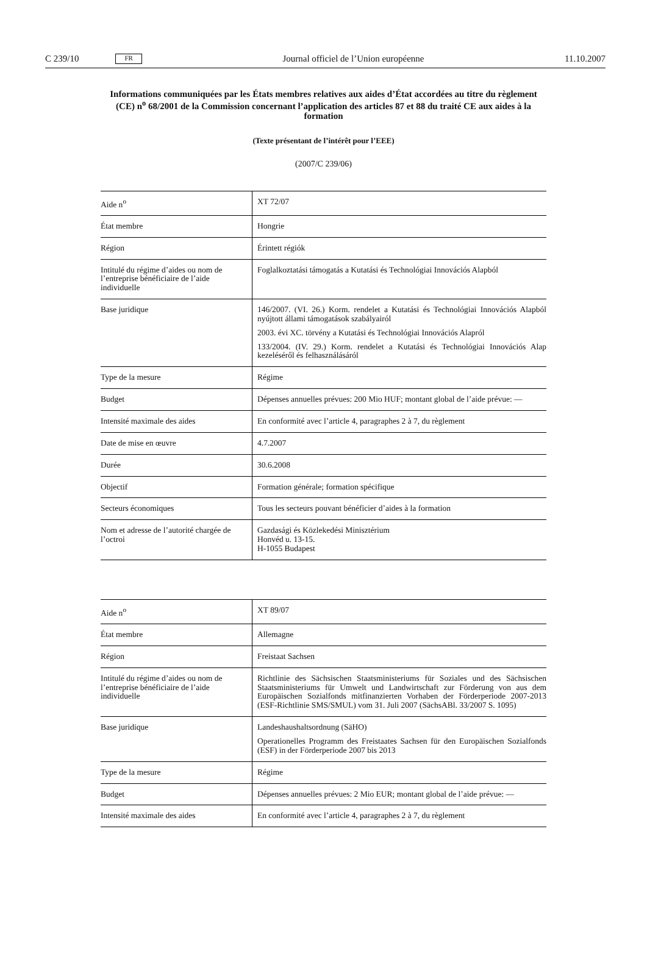C 239/10 FR Journal officiel de l’Union européenne 11.10.2007
Informations communiquées par les États membres relatives aux aides d’État accordées au titre du règlement (CE) n<sup>o</sup> 68/2001 de la Commission concernant l’application des articles 87 et 88 du traité CE aux aides à la formation
(Texte présentant de l’intérêt pour l’EEE)
(2007/C 239/06)
| Aide n<sup>o</sup> | XT 72/07 |
| État membre | Hongrie |
| Région | Érintett régiók |
| Intitulé du régime d’aides ou nom de l’entreprise bénéficiaire de l’aide individuelle | Foglalkoztatási támogatás a Kutatási és Technológiai Innovációs Alapból |
| Base juridique | 146/2007. (VI. 26.) Korm. rendelet a Kutatási és Technológiai Innovációs Alapból nyújtott állami támogatások szabályairól 2003. évi XC. törvény a Kutatási és Technológiai Innovációs Alapról 133/2004. (IV. 29.) Korm. rendelet a Kutatási és Technológiai Innovációs Alap kezeléséről és felhasználásáról |
| Type de la mesure | Régime |
| Budget | Dépenses annuelles prévues: 200 Mio HUF; montant global de l’aide prévue: — |
| Intensité maximale des aides | En conformité avec l’article 4, paragraphes 2 à 7, du règlement |
| Date de mise en œuvre | 4.7.2007 |
| Durée | 30.6.2008 |
| Objectif | Formation générale; formation spécifique |
| Secteurs économiques | Tous les secteurs pouvant bénéficier d’aides à la formation |
| Nom et adresse de l’autorité chargée de l’octroi | Gazdasági és Közlekedési Minisztérium Honvéd u. 13-15. H-1055 Budapest |
| Aide n<sup>o</sup> | XT 89/07 |
| État membre | Allemagne |
| Région | Freistaat Sachsen |
| Intitulé du régime d’aides ou nom de l’entreprise bénéficiaire de l’aide individuelle | Richtlinie des Sächsischen Staatsministeriums für Soziales und des Sächsischen Staatsministeriums für Umwelt und Landwirtschaft zur Förderung von aus dem Europäischen Sozialfonds mitfinanzierten Vorhaben der Förderperiode 2007-2013 (ESF-Richtlinie SMS/SMUL) vom 31. Juli 2007 (SächsABl. 33/2007 S. 1095) |
| Base juridique | Landeshaushaltsordnung (SäHO) Operationelles Programm des Freistaates Sachsen für den Europäischen Sozialfonds (ESF) in der Förderperiode 2007 bis 2013 |
| Type de la mesure | Régime |
| Budget | Dépenses annuelles prévues: 2 Mio EUR; montant global de l’aide prévue: — |
| Intensité maximale des aides | En conformité avec l’article 4, paragraphes 2 à 7, du règlement |